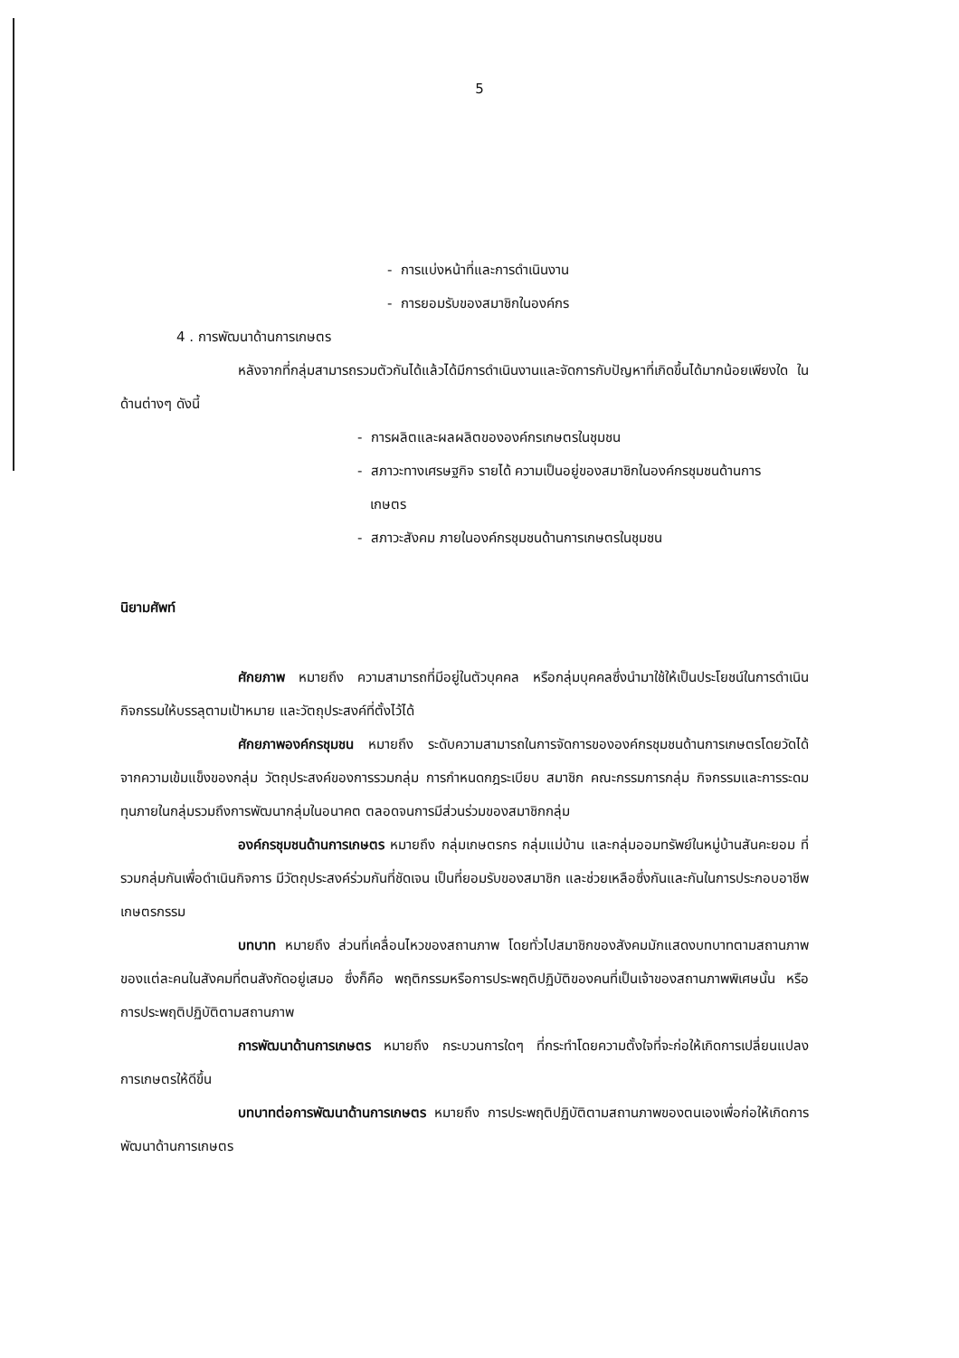5
- การแบ่งหน้าที่และการดำเนินงาน
- การยอมรับของสมาชิกในองค์กร
4 . การพัฒนาด้านการเกษตร
หลังจากที่กลุ่มสามารถรวมตัวกันได้แล้วได้มีการดำเนินงานและจัดการกับปัญหาที่เกิดขึ้นได้มากน้อยเพียงใด ในด้านต่างๆ ดังนี้
- การผลิตและผลผลิตขององค์กรเกษตรในชุมชน
- สภาวะทางเศรษฐกิจ รายได้ ความเป็นอยู่ของสมาชิกในองค์กรชุมชนด้านการ
เกษตร
- สภาวะสังคม ภายในองค์กรชุมชนด้านการเกษตรในชุมชน
นิยามศัพท์
ศักยภาพ หมายถึง ความสามารถที่มีอยู่ในตัวบุคคล หรือกลุ่มบุคคลซึ่งนำมาใช้ให้เป็นประโยชน์ในการดำเนินกิจกรรมให้บรรลุตามเป้าหมาย และวัตถุประสงค์ที่ตั้งไว้ได้
ศักยภาพองค์กรชุมชน หมายถึง ระดับความสามารถในการจัดการขององค์กรชุมชนด้านการเกษตรโดยวัดได้จากความเข้มแข็งของกลุ่ม วัตถุประสงค์ของการรวมกลุ่ม การกำหนดกฎระเบียบ สมาชิก คณะกรรมการกลุ่ม กิจกรรมและการระดมทุนภายในกลุ่มรวมถึงการพัฒนากลุ่มในอนาคต ตลอดจนการมีส่วนร่วมของสมาชิกกลุ่ม
องค์กรชุมชนด้านการเกษตร หมายถึง กลุ่มเกษตรกร กลุ่มแม่บ้าน และกลุ่มออมทรัพย์ในหมู่บ้านสันคะยอม ที่รวมกลุ่มกันเพื่อดำเนินกิจการ มีวัตถุประสงค์ร่วมกันที่ชัดเจน เป็นที่ยอมรับของสมาชิก และช่วยเหลือซึ่งกันและกันในการประกอบอาชีพเกษตรกรรม
บทบาท หมายถึง ส่วนที่เคลื่อนไหวของสถานภาพ โดยทั่วไปสมาชิกของสังคมมักแสดงบทบาทตามสถานภาพของแต่ละคนในสังคมที่ตนสังกัดอยู่เสมอ ซึ่งก็คือ พฤติกรรมหรือการประพฤติปฏิบัติของคนที่เป็นเจ้าของสถานภาพพิเศษนั้น หรือการประพฤติปฏิบัติตามสถานภาพ
การพัฒนาด้านการเกษตร หมายถึง กระบวนการใดๆ ที่กระทำโดยความตั้งใจที่จะก่อให้เกิดการเปลี่ยนแปลงการเกษตรให้ดีขึ้น
บทบาทต่อการพัฒนาด้านการเกษตร หมายถึง การประพฤติปฏิบัติตามสถานภาพของตนเองเพื่อก่อให้เกิดการพัฒนาด้านการเกษตร